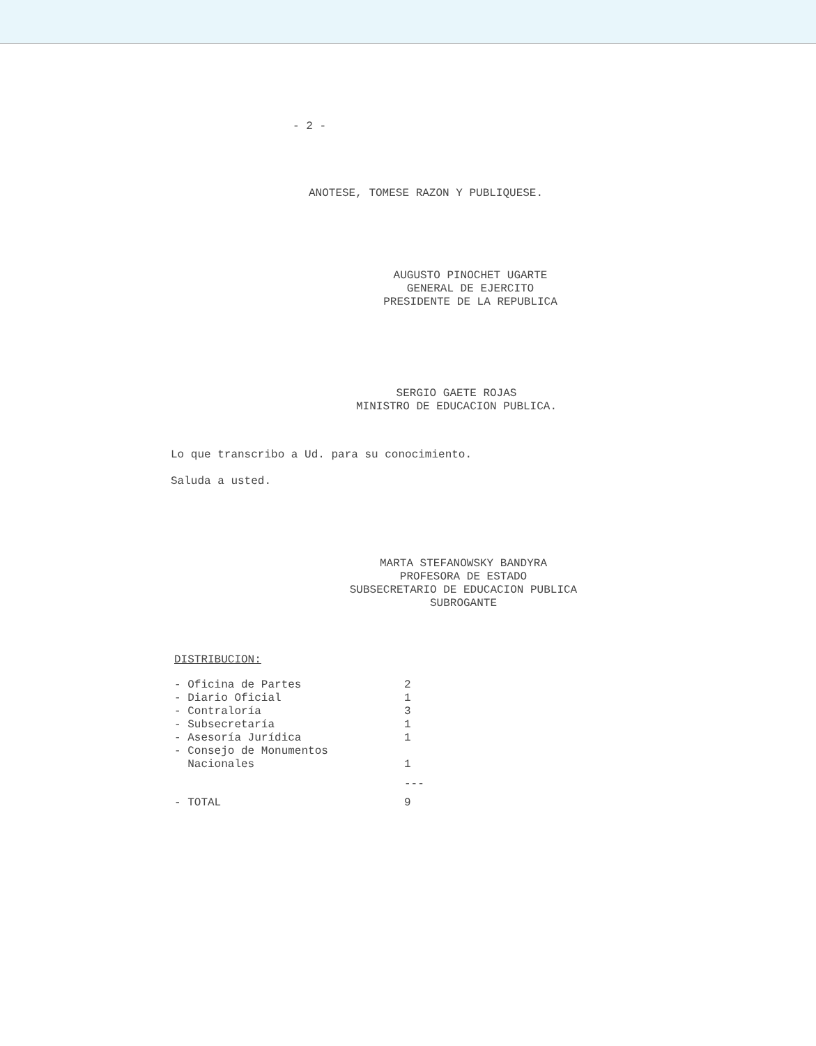- 2 -
ANOTESE, TOMESE RAZON Y PUBLIQUESE.
AUGUSTO PINOCHET UGARTE
GENERAL DE EJERCITO
PRESIDENTE DE LA REPUBLICA
SERGIO GAETE ROJAS
MINISTRO DE EDUCACION PUBLICA.
Lo que transcribo a Ud. para su conocimiento.
Saluda a usted.
MARTA STEFANOWSKY BANDYRA
PROFESORA DE ESTADO
SUBSECRETARIO DE EDUCACION PUBLICA
SUBROGANTE
DISTRIBUCION:
| - Oficina de Partes | 2 |
| - Diario Oficial | 1 |
| - Contraloría | 3 |
| - Subsecretaría | 1 |
| - Asesoría Jurídica | 1 |
| - Consejo de Monumentos Nacionales | 1 |
| | --- |
| - TOTAL | 9 |